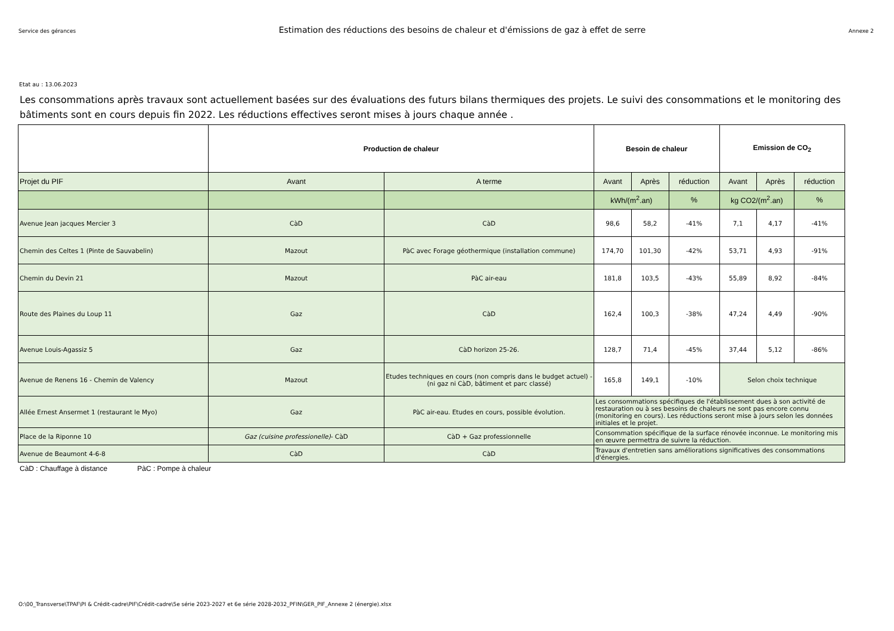Service des gérances Estimation des réductions des besoins de chaleur et d'émissions de gaz à effet de serre Annexe 2
Etat au : 13.06.2023
Les consommations après travaux sont actuellement basées sur des évaluations des futurs bilans thermiques des projets. Le suivi des consommations et le monitoring des bâtiments sont en cours depuis fin 2022. Les réductions effectives seront mises à jours chaque année .
| | Production de chaleur | | Besoin de chaleur | | | Emission de CO<sub>2</sub> | | |
| --- | --- | --- | --- | --- | --- | --- | --- | --- |
| Projet du PIF | Avant | A terme | Avant | Après | réduction | Avant | Après | réduction |
| | | | kWh/(m<sup>2</sup>.an) | | % | kg CO2/(m<sup>2</sup>.an) | | % |
| Avenue Jean jacques Mercier 3 | CàD | CàD | 98,6 | 58,2 | -41% | 7,1 | 4,17 | -41% |
| Chemin des Celtes 1 (Pinte de Sauvabelin) | Mazout | PàC avec Forage géothermique (installation commune) | 174,70 | 101,30 | -42% | 53,71 | 4,93 | -91% |
| Chemin du Devin 21 | Mazout | PàC air-eau | 181,8 | 103,5 | -43% | 55,89 | 8,92 | -84% |
| Route des Plaines du Loup 11 | Gaz | CàD | 162,4 | 100,3 | -38% | 47,24 | 4,49 | -90% |
| Avenue Louis-Agassiz 5 | Gaz | CàD horizon 25-26. | 128,7 | 71,4 | -45% | 37,44 | 5,12 | -86% |
| Avenue de Renens 16 - Chemin de Valency | Mazout | Etudes techniques en cours (non compris dans le budget actuel) -(ni gaz ni CàD, bâtiment et parc classé) | 165,8 | 149,1 | -10% | Selon choix technique | | |
| Allée Ernest Ansermet 1 (restaurant le Myo) | Gaz | PàC air-eau. Etudes en cours, possible évolution. | Les consommations spécifiques de l'établissement dues à son activité de restauration ou à ses besoins de chaleurs ne sont pas encore connu (monitoring en cours). Les réductions seront mise à jours selon les données initiales et le projet. | | | | | |
| Place de la Riponne 10 | Gaz (cuisine professionelle) - CàD | CàD + Gaz professionnelle | Consommation spécifique de la surface rénovée inconnue. Le monitoring mis en œuvre permettra de suivre la réduction. | | | | | |
| Avenue de Beaumont 4-6-8 | CàD | CàD | Travaux d'entretien sans améliorations significatives des consommations d'énergies. | | | | | |
CàD : Chauffage à distance PàC : Pompe à chaleur
O:\00_Transverse\TPAF\PI & Crédit-cadre\PIF\Crédit-cadre\5e série 2023-2027 et 6e série 2028-2032_PFIN\GER_PIF_Annexe 2 (énergie).xlsx